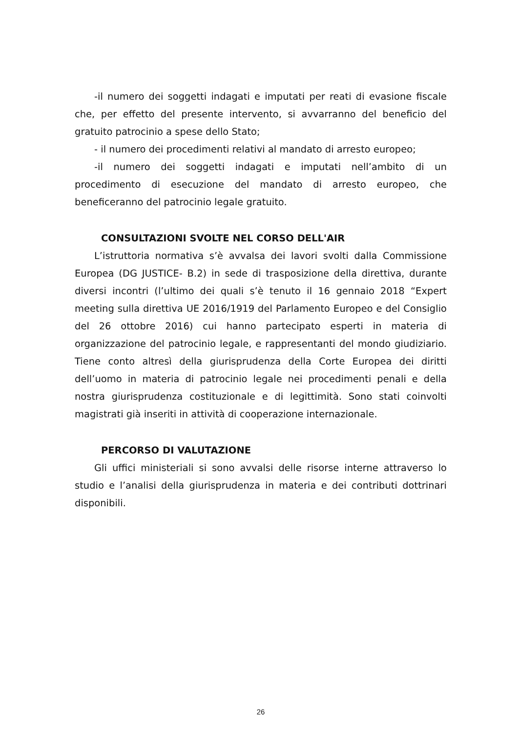-il numero dei soggetti indagati e imputati per reati di evasione fiscale che, per effetto del presente intervento, si avvarranno del beneficio del gratuito patrocinio a spese dello Stato;
- il numero dei procedimenti relativi al mandato di arresto europeo;
-il numero dei soggetti indagati e imputati nell’ambito di un procedimento di esecuzione del mandato di arresto europeo, che beneficeranno del patrocinio legale gratuito.
CONSULTAZIONI SVOLTE NEL CORSO DELL'AIR
L’istruttoria normativa s’è avvalsa dei lavori svolti dalla Commissione Europea (DG JUSTICE- B.2) in sede di trasposizione della direttiva, durante diversi incontri (l’ultimo dei quali s’è tenuto il 16 gennaio 2018 “Expert meeting sulla direttiva UE 2016/1919 del Parlamento Europeo e del Consiglio del 26 ottobre 2016) cui hanno partecipato esperti in materia di organizzazione del patrocinio legale, e rappresentanti del mondo giudiziario. Tiene conto altresì della giurisprudenza della Corte Europea dei diritti dell’uomo in materia di patrocinio legale nei procedimenti penali e della nostra giurisprudenza costituzionale e di legittimità. Sono stati coinvolti magistrati già inseriti in attività di cooperazione internazionale.
PERCORSO DI VALUTAZIONE
Gli uffici ministeriali si sono avvalsi delle risorse interne attraverso lo studio e l’analisi della giurisprudenza in materia e dei contributi dottrinari disponibili.
26